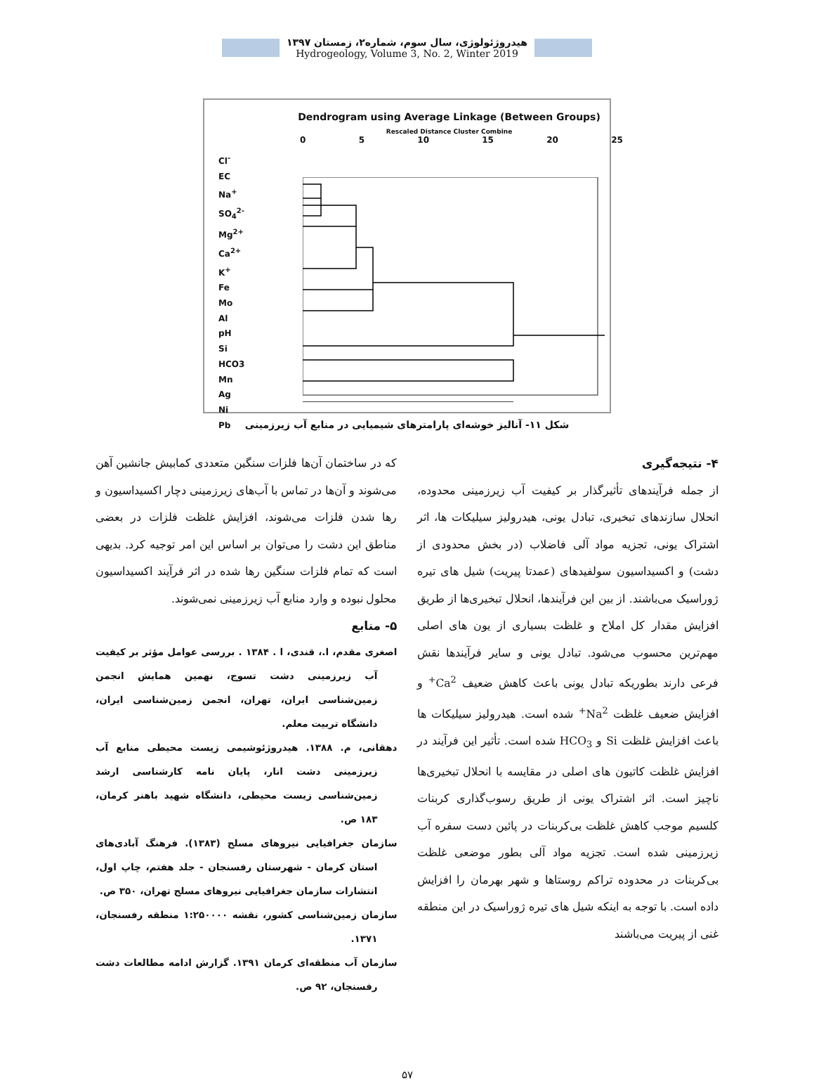هیدروژئولوژی، سال سوم، شماره۲، زمستان ۱۳۹۷
Hydrogeology, Volume 3, No. 2, Winter 2019
Dendrogram using Average Linkage (Between Groups)
Rescaled Distance Cluster Combine
0 5 10 15 20 25
Cl<sup>-</sup>
EC
Na<sup>+</sup>
SO<sub>4</sub><sup>2-</sup>
Mg<sup>2+</sup>
Ca<sup>2+</sup>
K<sup>+</sup>
Fe
Mo
Al
pH
Si
HCO3
Mn
Ag
Ni
Pb
شکل ۱۱- آنالیز خوشه‌ای پارامترهای شیمیایی در منابع آب زیرزمینی
۴- نتیجه‌گیری
از جمله فرآیندهای تأثیرگذار بر کیفیت آب زیرزمینی محدوده، انحلال سازندهای تبخیری، تبادل یونی، هیدرولیز سیلیکات ها، اثر اشتراک یونی، تجزیه مواد آلی فاضلاب (در بخش محدودی از دشت) و اکسیداسیون سولفیدهای (عمدتا پیریت) شیل های تیره ژوراسیک می‌باشند. از بین این فرآیندها، انحلال تبخیری‌ها از طریق افزایش مقدار کل املاح و غلظت بسیاری از یون های اصلی مهم‌ترین محسوب می‌شود. تبادل یونی و سایر فرآیندها نقش فرعی دارند بطوریکه تبادل یونی باعث کاهش ضعیف Ca<sup>2+</sup> و افزایش ضعیف غلظت Na<sup>2+</sup> شده است. هیدرولیز سیلیکات ها باعث افزایش غلظت Si و HCO<sub>3</sub> شده است. تأثیر این فرآیند در افزایش غلظت کاتیون های اصلی در مقایسه با انحلال تبخیری‌ها ناچیز است. اثر اشتراک یونی از طریق رسوب‌گذاری کربنات کلسیم موجب کاهش غلظت بی‌کربنات در پائین دست سفره آب زیرزمینی شده است. تجزیه مواد آلی بطور موضعی غلظت بی‌کربنات در محدوده تراکم روستاها و شهر بهرمان را افزایش داده است. با توجه به اینکه شیل های تیره ژوراسیک در این منطقه غنی از پیریت می‌باشند
که در ساختمان آن‌ها فلزات سنگین متعددی کمابیش جانشین آهن می‌شوند و آن‌ها در تماس با آب‌های زیرزمینی دچار اکسیداسیون و رها شدن فلزات می‌شوند، افزایش غلظت فلزات در بعضی مناطق این دشت را می‌توان بر اساس این امر توجیه کرد. بدیهی است که تمام فلزات سنگین رها شده در اثر فرآیند اکسیداسیون محلول نبوده و وارد منابع آب زیرزمینی نمی‌شوند.
۵- منابع
اصغری مقدم، ا.، قندی، ا . ۱۳۸۴ . بررسی عوامل مؤثر بر کیفیت آب زیرزمینی دشت تسوج، نهمین همایش انجمن زمین‌شناسی ایران، تهران، انجمن زمین‌شناسی ایران، دانشگاه تربیت معلم.
دهقانی، م. ۱۳۸۸. هیدروژئوشیمی زیست محیطی منابع آب زیرزمینی دشت انار، پایان نامه کارشناسی ارشد زمین‌شناسی زیست محیطی، دانشگاه شهید باهنر کرمان، ۱۸۳ ص.
سازمان جغرافیایی نیروهای مسلح (۱۳۸۳). فرهنگ آبادی‌های استان کرمان - شهرستان رفسنجان - جلد هفتم، چاپ اول، انتشارات سازمان جغرافیایی نیروهای مسلح تهران، ۳۵۰ ص.
سازمان زمین‌شناسی کشور، نقشه ۱:۲۵۰۰۰۰ منطقه رفسنجان، ۱۳۷۱.
سازمان آب منطقه‌ای کرمان ۱۳۹۱. گزارش ادامه مطالعات دشت رفسنجان، ۹۲ ص.
۵۷